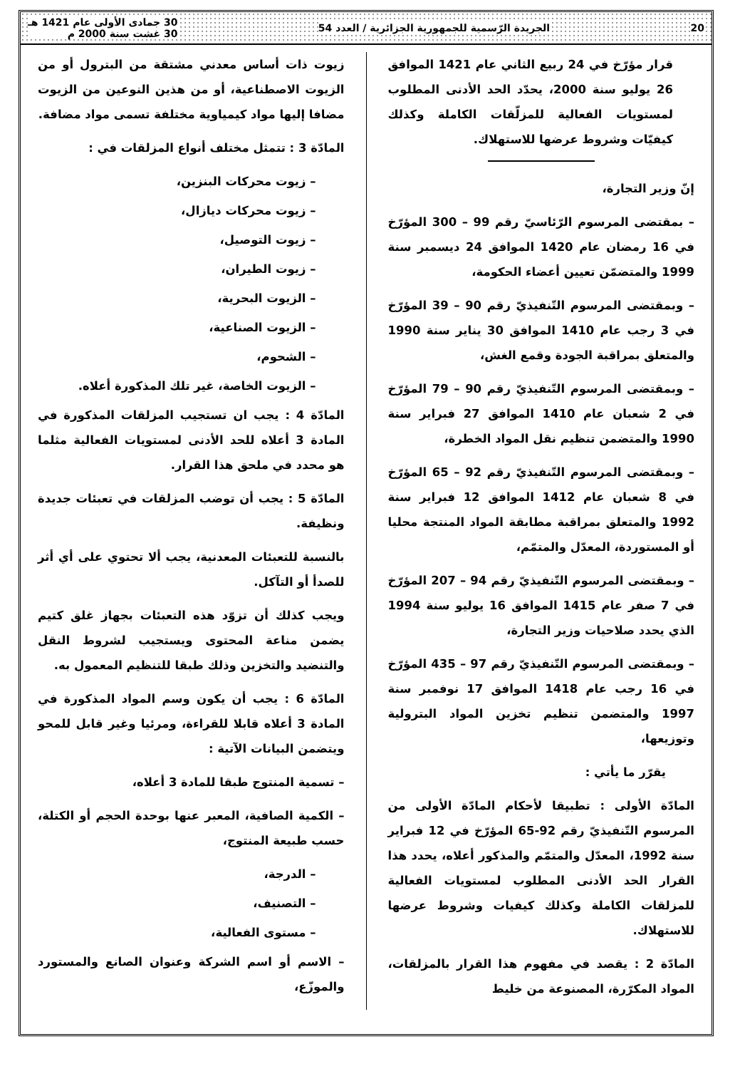20 الجريدة الرّسمية للجمهورية الجزائرية / العدد 54 30 جمادى الأولى عام 1421 هـ
30 غشت سنة 2000 م
قرار مؤرّخ في 24 ربيع الثاني عام 1421 الموافق 26 يوليو سنة 2000، يحدّد الحد الأدنى المطلوب لمستويات الفعالية للمزلّقات الكاملة وكذلك كيفيّات وشروط عرضها للاستهلاك.
إنّ وزير التجارة،
– بمقتضى المرسوم الرّئاسيّ رقم 99 – 300 المؤرّخ في 16 رمضان عام 1420 الموافق 24 ديسمبر سنة 1999 والمتضمّن تعيين أعضاء الحكومة،
– وبمقتضى المرسوم التّنفيذيّ رقم 90 – 39 المؤرّخ في 3 رجب عام 1410 الموافق 30 يناير سنة 1990 والمتعلق بمراقبة الجودة وقمع الغش،
– وبمقتضى المرسوم التّنفيذيّ رقم 90 – 79 المؤرّخ في 2 شعبان عام 1410 الموافق 27 فبراير سنة 1990 والمتضمن تنظيم نقل المواد الخطرة،
– وبمقتضى المرسوم التّنفيذيّ رقم 92 – 65 المؤرّخ في 8 شعبان عام 1412 الموافق 12 فبراير سنة 1992 والمتعلق بمراقبة مطابقة المواد المنتجة محليا أو المستوردة، المعدّل والمتمّم،
– وبمقتضى المرسوم التّنفيذيّ رقم 94 – 207 المؤرّخ في 7 صفر عام 1415 الموافق 16 يوليو سنة 1994 الذي يحدد صلاحيات وزير التجارة،
– وبمقتضى المرسوم التّنفيذيّ رقم 97 – 435 المؤرّخ في 16 رجب عام 1418 الموافق 17 نوفمبر سنة 1997 والمتضمن تنظيم تخزين المواد البترولية وتوزيعها،
يقرّر ما يأتي :
المادّة الأولى : تطبيقا لأحكام المادّة الأولى من المرسوم التّنفيذيّ رقم 92-65 المؤرّخ في 12 فبراير سنة 1992، المعدّل والمتمّم والمذكور أعلاه، يحدد هذا القرار الحد الأدنى المطلوب لمستويات الفعالية للمزلقات الكاملة وكذلك كيفيات وشروط عرضها للاستهلاك.
المادّة 2 : يقصد في مفهوم هذا القرار بالمزلقات، المواد المكرّرة، المصنوعة من خليط
زيوت ذات أساس معدني مشتقة من البترول أو من الزيوت الاصطناعية، أو من هذين النوعين من الزيوت مضافا إليها مواد كيمياوية مختلفة تسمى مواد مضافة.
المادّة 3 : تتمثل مختلف أنواع المزلقات في :
– زيوت محركات البنزين،
– زيوت محركات ديازال،
– زيوت التوصيل،
– زيوت الطيران،
– الزيوت البحرية،
– الزيوت الصناعية،
– الشحوم،
– الزيوت الخاصة، غير تلك المذكورة أعلاه.
المادّة 4 : يجب ان تستجيب المزلقات المذكورة في المادة 3 أعلاه للحد الأدنى لمستويات الفعالية مثلما هو محدد في ملحق هذا القرار.
المادّة 5 : يجب أن توضب المزلقات في تعبئات جديدة ونظيفة.
بالنسبة للتعبئات المعدنية، يجب ألا تحتوي على أي أثر للصدأ أو التآكل.
ويجب كذلك أن تزوّد هذه التعبئات بجهاز غلق كتيم يضمن مناعة المحتوى ويستجيب لشروط النقل والتنضيد والتخزين وذلك طبقا للتنظيم المعمول به.
المادّة 6 : يجب أن يكون وسم المواد المذكورة في المادة 3 أعلاه قابلا للقراءة، ومرئيا وغير قابل للمحو ويتضمن البيانات الآتية :
– تسمية المنتوج طبقا للمادة 3 أعلاه،
– الكمية الصافية، المعبر عنها بوحدة الحجم أو الكتلة، حسب طبيعة المنتوج،
– الدرجة،
– التصنيف،
– مستوى الفعالية،
– الاسم أو اسم الشركة وعنوان الصانع والمستورد والموزّع،